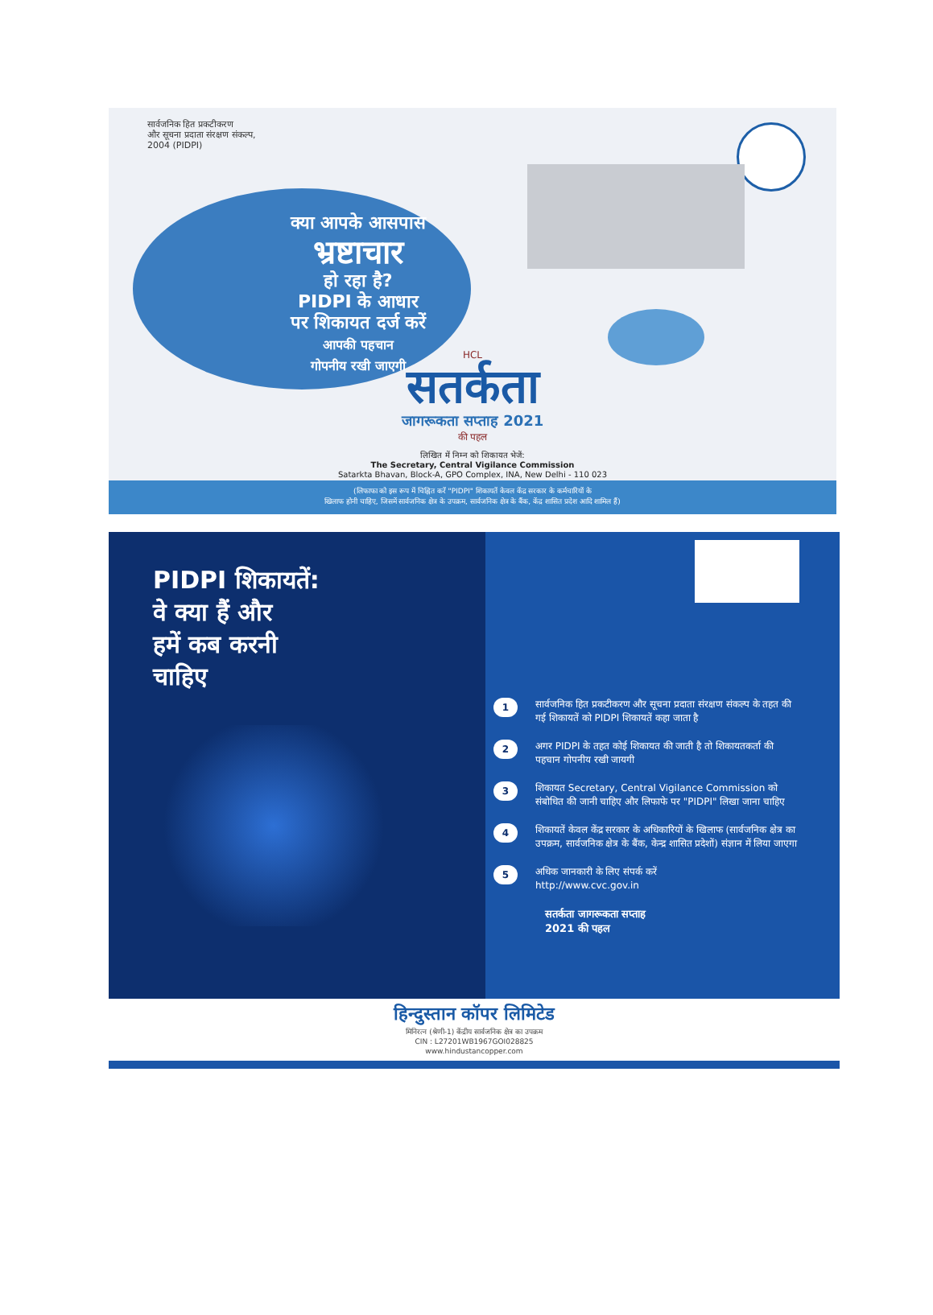सार्वजनिक हित प्रकटीकरण
और सूचना प्रदाता संरक्षण संकल्प,
2004 (PIDPI)
क्या आपके आसपास
भ्रष्टाचार
हो रहा है?
PIDPI के आधार
पर शिकायत दर्ज करें
आपकी पहचान
गोपनीय रखी जाएगी
HCL
सतर्कता
जागरूकता सप्ताह 2021
की पहल
लिखित में निम्न को शिकायत भेजें:
The Secretary, Central Vigilance Commission
Satarkta Bhavan, Block-A, GPO Complex, INA, New Delhi - 110 023
(लिफाफा को इस रूप में चिह्नित करें "PIDPI" शिकायतें केवल केंद्र सरकार के कर्मचारियों के
खिलाफ होनी चाहिए, जिसमें सार्वजनिक क्षेत्र के उपक्रम, सार्वजनिक क्षेत्र के बैंक, केंद्र शासित प्रदेश आदि शामिल हैं)
PIDPI शिकायतें:
वे क्या हैं और
हमें कब करनी
चाहिए
1 सार्वजनिक हित प्रकटीकरण और सूचना प्रदाता संरक्षण संकल्प के तहत की गई शिकायतें को PIDPI शिकायतें कहा जाता है
2 अगर PIDPI के तहत कोई शिकायत की जाती है तो शिकायतकर्ता की पहचान गोपनीय रखी जायगी
3 शिकायत Secretary, Central Vigilance Commission को संबोधित की जानी चाहिए और लिफाफे पर "PIDPI" लिखा जाना चाहिए
4 शिकायतें केवल केंद्र सरकार के अधिकारियों के खिलाफ (सार्वजनिक क्षेत्र का उपक्रम, सार्वजनिक क्षेत्र के बैंक, केन्द्र शासित प्रदेशों) संज्ञान में लिया जाएगा
5 अधिक जानकारी के लिए संपर्क करें
http://www.cvc.gov.in
सतर्कता जागरूकता सप्ताह
2021 की पहल
हिन्दुस्तान कॉपर लिमिटेड
मिनिरत्न (श्रेणी-1) केंद्रीय सार्वजनिक क्षेत्र का उपक्रम
CIN : L27201WB1967GOI028825
www.hindustancopper.com